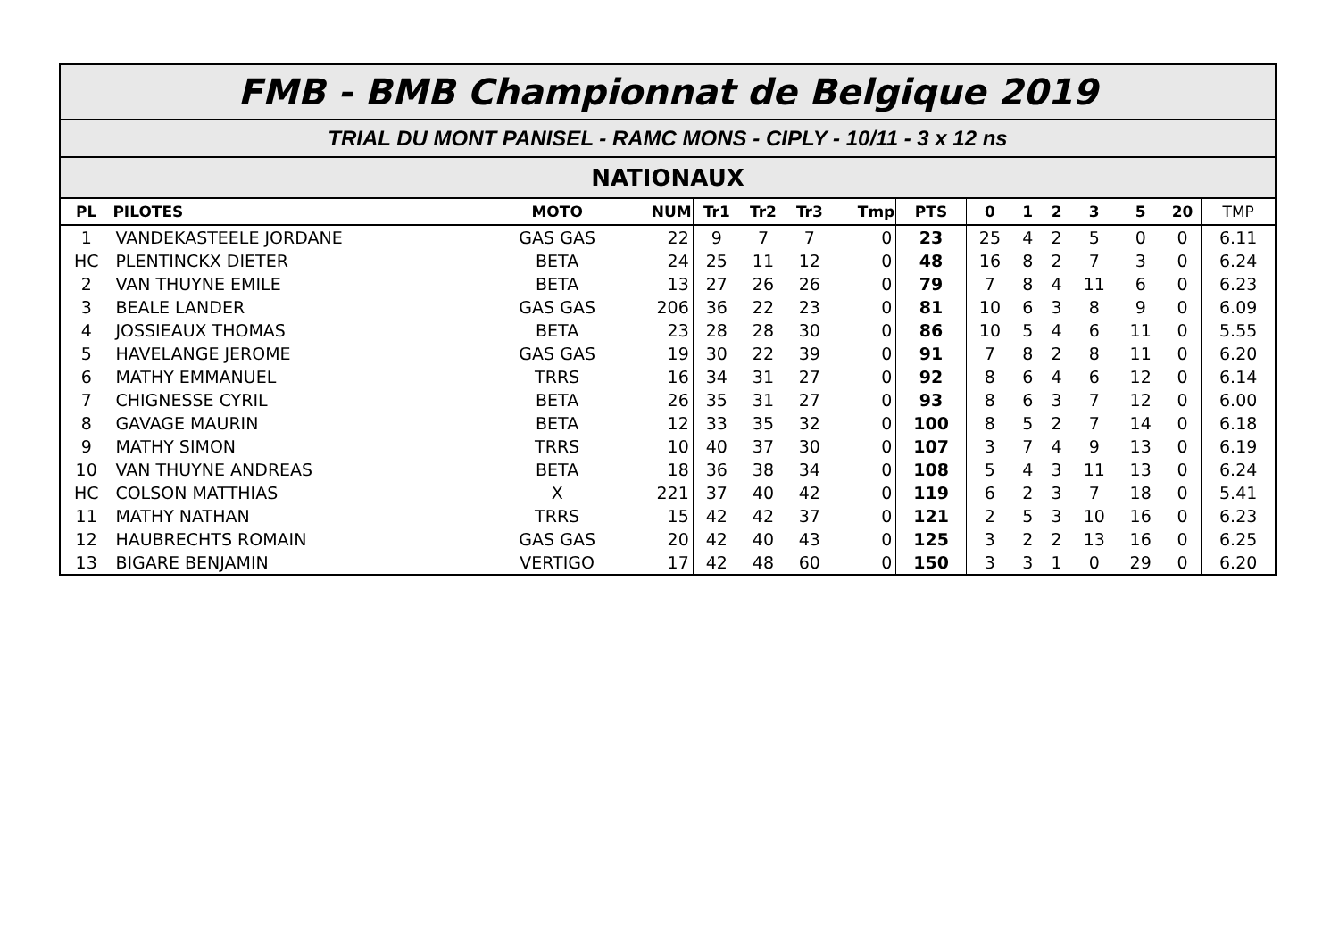FMB - BMB Championnat de Belgique 2019
TRIAL DU MONT PANISEL - RAMC MONS - CIPLY - 10/11 - 3 x 12 ns
NATIONAUX
| PL | PILOTES | MOTO | NUM | Tr1 | Tr2 | Tr3 | Tmp | PTS | 0 | 1 | 2 | 3 | 5 | 20 | TMP |
| --- | --- | --- | --- | --- | --- | --- | --- | --- | --- | --- | --- | --- | --- | --- | --- |
| 1 | VANDEKASTEELE JORDANE | GAS GAS | 22 | 9 | 7 | 7 | 0 | 23 | 25 | 4 | 2 | 5 | 0 | 0 | 6.11 |
| HC | PLENTINCKX DIETER | BETA | 24 | 25 | 11 | 12 | 0 | 48 | 16 | 8 | 2 | 7 | 3 | 0 | 6.24 |
| 2 | VAN THUYNE EMILE | BETA | 13 | 27 | 26 | 26 | 0 | 79 | 7 | 8 | 4 | 11 | 6 | 0 | 6.23 |
| 3 | BEALE LANDER | GAS GAS | 206 | 36 | 22 | 23 | 0 | 81 | 10 | 6 | 3 | 8 | 9 | 0 | 6.09 |
| 4 | JOSSIEAUX THOMAS | BETA | 23 | 28 | 28 | 30 | 0 | 86 | 10 | 5 | 4 | 6 | 11 | 0 | 5.55 |
| 5 | HAVELANGE JEROME | GAS GAS | 19 | 30 | 22 | 39 | 0 | 91 | 7 | 8 | 2 | 8 | 11 | 0 | 6.20 |
| 6 | MATHY EMMANUEL | TRRS | 16 | 34 | 31 | 27 | 0 | 92 | 8 | 6 | 4 | 6 | 12 | 0 | 6.14 |
| 7 | CHIGNESSE CYRIL | BETA | 26 | 35 | 31 | 27 | 0 | 93 | 8 | 6 | 3 | 7 | 12 | 0 | 6.00 |
| 8 | GAVAGE MAURIN | BETA | 12 | 33 | 35 | 32 | 0 | 100 | 8 | 5 | 2 | 7 | 14 | 0 | 6.18 |
| 9 | MATHY SIMON | TRRS | 10 | 40 | 37 | 30 | 0 | 107 | 3 | 7 | 4 | 9 | 13 | 0 | 6.19 |
| 10 | VAN THUYNE ANDREAS | BETA | 18 | 36 | 38 | 34 | 0 | 108 | 5 | 4 | 3 | 11 | 13 | 0 | 6.24 |
| HC | COLSON MATTHIAS | X | 221 | 37 | 40 | 42 | 0 | 119 | 6 | 2 | 3 | 7 | 18 | 0 | 5.41 |
| 11 | MATHY NATHAN | TRRS | 15 | 42 | 42 | 37 | 0 | 121 | 2 | 5 | 3 | 10 | 16 | 0 | 6.23 |
| 12 | HAUBRECHTS ROMAIN | GAS GAS | 20 | 42 | 40 | 43 | 0 | 125 | 3 | 2 | 2 | 13 | 16 | 0 | 6.25 |
| 13 | BIGARE BENJAMIN | VERTIGO | 17 | 42 | 48 | 60 | 0 | 150 | 3 | 3 | 1 | 0 | 29 | 0 | 6.20 |